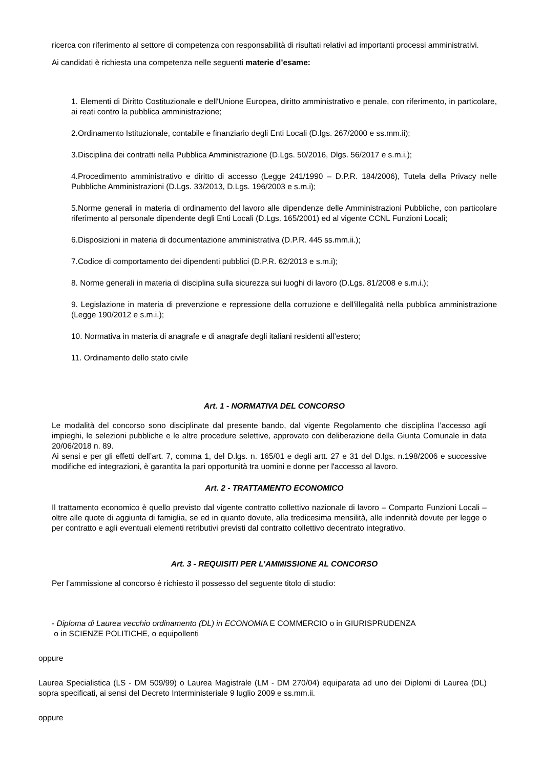ricerca con riferimento al settore di competenza con responsabilità di risultati relativi ad importanti processi amministrativi.
Ai candidati è richiesta una competenza nelle seguenti materie d’esame:
1. Elementi di Diritto Costituzionale e dell'Unione Europea, diritto amministrativo e penale, con riferimento, in particolare, ai reati contro la pubblica amministrazione;
2.Ordinamento Istituzionale, contabile e finanziario degli Enti Locali (D.lgs. 267/2000 e ss.mm.ii);
3.Disciplina dei contratti nella Pubblica Amministrazione (D.Lgs. 50/2016, Dlgs. 56/2017 e s.m.i.);
4.Procedimento amministrativo e diritto di accesso (Legge 241/1990 – D.P.R. 184/2006), Tutela della Privacy nelle Pubbliche Amministrazioni (D.Lgs. 33/2013, D.Lgs. 196/2003 e s.m.i);
5.Norme generali in materia di ordinamento del lavoro alle dipendenze delle Amministrazioni Pubbliche, con particolare riferimento al personale dipendente degli Enti Locali (D.Lgs. 165/2001) ed al vigente CCNL Funzioni Locali;
6.Disposizioni in materia di documentazione amministrativa (D.P.R. 445 ss.mm.ii.);
7.Codice di comportamento dei dipendenti pubblici (D.P.R. 62/2013 e s.m.i);
8. Norme generali in materia di disciplina sulla sicurezza sui luoghi di lavoro (D.Lgs. 81/2008 e s.m.i.);
9. Legislazione in materia di prevenzione e repressione della corruzione e dell'illegalità nella pubblica amministrazione (Legge 190/2012 e s.m.i.);
10. Normativa in materia di anagrafe e di anagrafe degli italiani residenti all’estero;
11. Ordinamento dello stato civile
Art. 1 - NORMATIVA DEL CONCORSO
Le modalità del concorso sono disciplinate dal presente bando, dal vigente Regolamento che disciplina l’accesso agli impieghi, le selezioni pubbliche e le altre procedure selettive, approvato con deliberazione della Giunta Comunale in data 20/06/2018 n. 89.
Ai sensi e per gli effetti dell’art. 7, comma 1, del D.lgs. n. 165/01 e degli artt. 27 e 31 del D.lgs. n.198/2006 e successive modifiche ed integrazioni, è garantita la pari opportunità tra uomini e donne per l'accesso al lavoro.
Art. 2 - TRATTAMENTO ECONOMICO
Il trattamento economico è quello previsto dal vigente contratto collettivo nazionale di lavoro – Comparto Funzioni Locali – oltre alle quote di aggiunta di famiglia, se ed in quanto dovute, alla tredicesima mensilità, alle indennità dovute per legge o per contratto e agli eventuali elementi retributivi previsti dal contratto collettivo decentrato integrativo.
Art. 3 - REQUISITI PER L’AMMISSIONE AL CONCORSO
Per l’ammissione al concorso è richiesto il possesso del seguente titolo di studio:
- Diploma di Laurea vecchio ordinamento (DL) in ECONOMIA E COMMERCIO o in GIURISPRUDENZA
o in SCIENZE POLITICHE, o equipollenti
oppure
Laurea Specialistica (LS - DM 509/99) o Laurea Magistrale (LM - DM 270/04) equiparata ad uno dei Diplomi di Laurea (DL) sopra specificati, ai sensi del Decreto Interministeriale 9 luglio 2009 e ss.mm.ii.
oppure